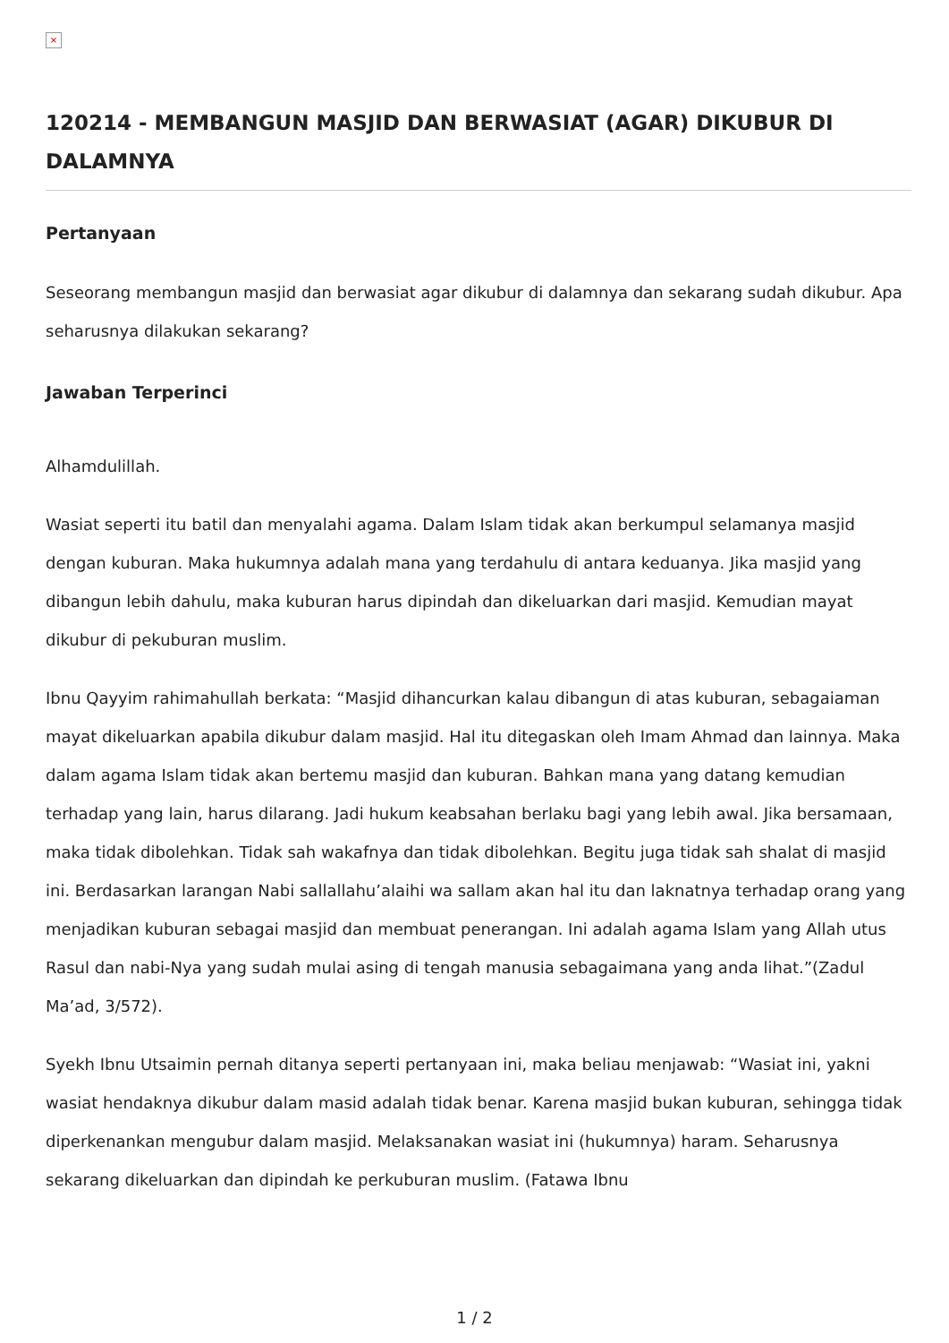×
120214 - MEMBANGUN MASJID DAN BERWASIAT (AGAR) DIKUBUR DI DALAMNYA
Pertanyaan
Seseorang membangun masjid dan berwasiat agar dikubur di dalamnya dan sekarang sudah dikubur. Apa seharusnya dilakukan sekarang?
Jawaban Terperinci
Alhamdulillah.
Wasiat seperti itu batil dan menyalahi agama. Dalam Islam tidak akan berkumpul selamanya masjid dengan kuburan. Maka hukumnya adalah mana yang terdahulu di antara keduanya. Jika masjid yang dibangun lebih dahulu, maka kuburan harus dipindah dan dikeluarkan dari masjid. Kemudian mayat dikubur di pekuburan muslim.
Ibnu Qayyim rahimahullah berkata: “Masjid dihancurkan kalau dibangun di atas kuburan, sebagaiaman mayat dikeluarkan apabila dikubur dalam masjid. Hal itu ditegaskan oleh Imam Ahmad dan lainnya. Maka dalam agama Islam tidak akan bertemu masjid dan kuburan. Bahkan mana yang datang kemudian terhadap yang lain, harus dilarang. Jadi hukum keabsahan berlaku bagi yang lebih awal. Jika bersamaan, maka tidak dibolehkan. Tidak sah wakafnya dan tidak dibolehkan. Begitu juga tidak sah shalat di masjid ini. Berdasarkan larangan Nabi sallallahu’alaihi wa sallam akan hal itu dan laknatnya terhadap orang yang menjadikan kuburan sebagai masjid dan membuat penerangan. Ini adalah agama Islam yang Allah utus Rasul dan nabi-Nya yang sudah mulai asing di tengah manusia sebagaimana yang anda lihat.”(Zadul Ma’ad, 3/572).
Syekh Ibnu Utsaimin pernah ditanya seperti pertanyaan ini, maka beliau menjawab: “Wasiat ini, yakni wasiat hendaknya dikubur dalam masid adalah tidak benar. Karena masjid bukan kuburan, sehingga tidak diperkenankan mengubur dalam masjid. Melaksanakan wasiat ini (hukumnya) haram. Seharusnya sekarang dikeluarkan dan dipindah ke perkuburan muslim. (Fatawa Ibnu
1 / 2